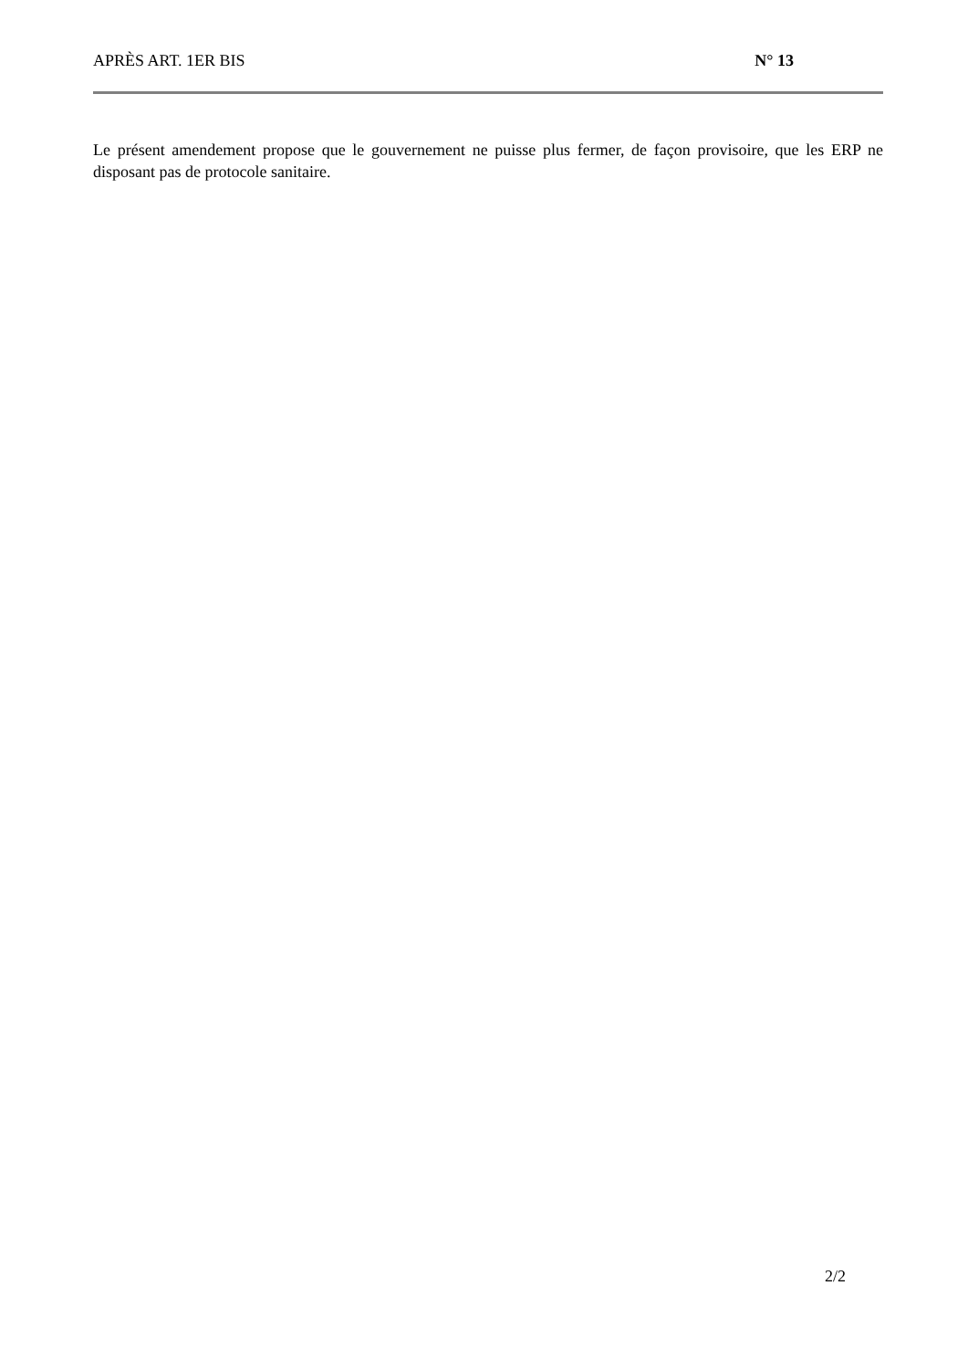APRÈS ART. 1ER BIS N° 13
Le présent amendement propose que le gouvernement ne puisse plus fermer, de façon provisoire, que les ERP ne disposant pas de protocole sanitaire.
2/2